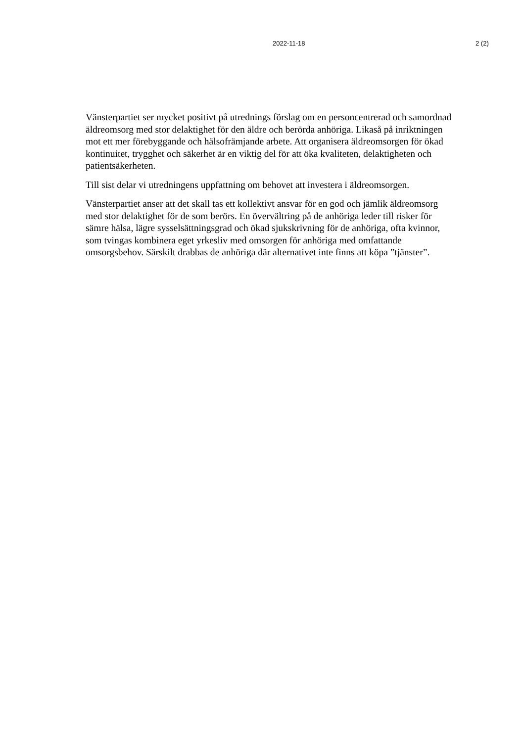2022-11-18 2 (2)
Vänsterpartiet ser mycket positivt på utrednings förslag om en personcentrerad och samordnad äldreomsorg med stor delaktighet för den äldre och berörda anhöriga. Likaså på inriktningen mot ett mer förebyggande och hälsofrämjande arbete. Att organisera äldreomsorgen för ökad kontinuitet, trygghet och säkerhet är en viktig del för att öka kvaliteten, delaktigheten och patientsäkerheten.
Till sist delar vi utredningens uppfattning om behovet att investera i äldreomsorgen.
Vänsterpartiet anser att det skall tas ett kollektivt ansvar för en god och jämlik äldreomsorg med stor delaktighet för de som berörs. En övervältring på de anhöriga leder till risker för sämre hälsa, lägre sysselsättningsgrad och ökad sjukskrivning för de anhöriga, ofta kvinnor, som tvingas kombinera eget yrkesliv med omsorgen för anhöriga med omfattande omsorgsbehov. Särskilt drabbas de anhöriga där alternativet inte finns att köpa ”tjänster”.